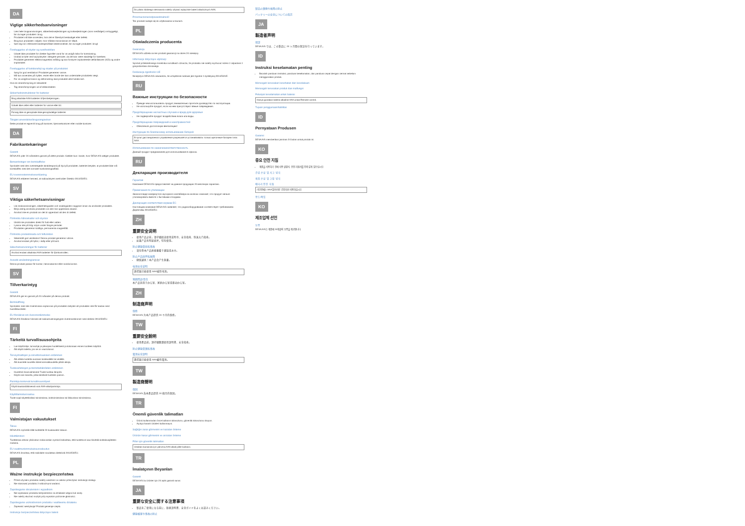DA
Vigtige sikkerhedsanvisninger
Læs hele brugsanvisningen, sikkerhedsvejledningen og kvikvejledningen (som medfølger) omhyggeligt, før du tager produktet i brug.
Produktet må ikke anvendes, hvis det er åbenlyst beskadiget eller defekt.
Brug kun produktet i miljøer, hvor trådløs transmission er tilladt.
Sørt dig ind i relevante landespecifikke bestemmelser, før du tager produktet i brug!
Forebyggelse af skyder og sundhedsfare
Udsæt ikke produktet for direkte fugt eller vand for at undgå risiko for kortslutning.
Undlad at lytte ved høj lydstyrke i længere perioder, da det kan være skadeligt for hørelsen.
Produktet genererer elektromagnetisk stråling og kan forstyrre implanterede defibrillatorer (ICD) og andre implantater.
Forebyggelse af funktionsfejl og skader på produktet
Sørg for god ventilation! Produktet genererer varme.
Må kun anvendes på hylder, reoler eller borde der kan understøtte produktets vægt.
For at undgå korrosion og deformering skal produktet altid holdes tørt.
Hvis en strømforsyning er inkluderet
Tag strømforsyningen ud af stikkontakten
Sikkerhedsinstruktioner for batterier
Brug alkaliske AAA-batterier til fjernbetjeningen.
Udsæt ikke celler eller batterier for varme eller ild.
Forsøg ikke at genoplade ikke-genopladelige batterier.
Tilsigtet anvendelse/brugsomgivelser
Dette produkt er egnet til brug på kontorer, hjemmekontorer eller mobile kontorer.
DA
Fabrikantekæringer
Garanti
DESA A/S yder 24 måneders garanti på dette produkt. Gælder kun i lande, hvor DESA A/S sælger produktet.
Bemærkninger om bortskaffelse
Symbolet med den overstregede skraldespand på hjul på produktet, batteriet betyder, at produktet ikke må bortskaffes med det normale husholdningsaffald.
EU-overensstemmelseserklæring
DESA A/S erklærer hermed, at radioudstyret overholder Direktiv 2014/53/EU.
SV
Viktiga säkerhetsanvisningar
Läs bruksanvisningen, säkerhetsguiden och snabbguiden noggrant innan du använder produkten.
Börja aldrig använda produkten om den har uppenbara skador.
Använd inte en produkt om det är uppenbart att den är defekt.
Förhindra hälsoskador och olyckor
Utsätt inte produkten direkt för fukt eller vatten.
Lyssna inte på hög volym under längre perioder.
Produkten genererar kraftiga, permanenta magnetfält.
Förhindra produktskada och felfunktion
Säkerställ god ventilation! Denna produkt genererar värme.
Använd endast på hyllor, i skåp eller på bord.
Säkerhetsanvisningar för batterier
Använd endast alkaliska AAA-batterier för fjärrkontrollen.
Avsedd användning/ansvar
Denna produkt passar för kontor, hemmakontor eller mobila kontor.
SV
Tillverkarintyg
Garanti
DESA A/S ger en garanti på 24 månader på denna produkt.
Bortskaffning
Symbolen med den överstrukna soptunnan på produkten betyder att produkten inte får kastas med hushållsavfallet.
EU-försäkran om överensstämmelse
DESA A/S försäkrar härmed att radioutrustningstypen överensstämmer med direktiv 2014/53/EU.
FI
Tärkeitä turvallisuusohjeita
Lue käyttöohje, turvaohje ja pikaopas huolellisesti ja kokonaan ennen tuotteen käyttöä.
Älä käytä laitetta, jos se on vaurioitunut.
Terveyshaittojen ja onnettomuuksien estäminen
Älä altista tuotetta suoraan kosteudelle tai vedelle.
Älä kuuntele suurella äänenvoimakkuudella pitkiä aikoja.
Tuotevahinkojen ja toimintahäiriöiden estäminen
Huolehdi ilmanvaihdosta! Tuote tuottaa lämpöä.
Käytä vain tasoilla, jotka kestävät tuotteen painon.
Paristoja koskevat turvallisuusohjeet
Käytä kaukosäätimessä vain AAA-alkaliparistoja.
Käyttötarkoitus/vastuu
Tuote sopii käytettäväksi toimistoissa, kotitoimistoissa tai liikkuvissa toimistoissa.
FI
Valmistajan vakuutukset
Takuu
DESA A/S myöntää tälle tuotteelle 24 kuukauden takuun.
Hävittäminen
Tuotteessa olevan yliviivatun roska-astian symboli tarkoittaa, että tuotetta ei saa hävittää kotitalousjätteen mukana.
EU-vaatimustenmukaisuusvakuutus
DESA A/S ilmoittaa, että radiolaite noudattaa direktiiviä 2014/53/EU.
PL
Ważne instrukcje bezpieczeństwa
Przed użyciem produktu należy uważnie i w całości przeczytać instrukcję obsługi.
Nie stosować produktu z widocznymi wadami.
Zapobieganie obrażeniom i wypadkom
Nie wystawiać produktu bezpośrednio na działanie wilgoci lub wody.
Nie należy słuchać muzyki przy wysokim poziomie głośności.
Zapobieganie uszkodzeniom produktu i wadliwemu działaniu
Zapewnić wentylację! Produkt generuje ciepło.
Instrukcje bezpieczeństwa dotyczące baterii
Do pilota zdalnego sterowania należy używać wyłącznie baterii alkalicznych AAA.
Przeznaczenie/odpowiedzialność
Ten produkt nadaje się do użytkowania w biurach.
PL
Oświadczenia producenta
Gwarancja
DESA A/S udziela na ten produkt gwarancji na okres 24 miesięcy.
Informacje dotyczące utylizacji
Symbol przekreślonego śmietnika na kółkach oznacza, że produktu nie należy wyrzucać razem z odpadami z gospodarstwa domowego.
Deklaracja zgodności UE
Niniejszym DESA A/S oświadcza, że urządzenie radiowe jest zgodne z dyrektywą 2014/53/UE.
RU
Важные инструкции по безопасности
Прежде чем использовать продукт, внимательно прочтите руководство по эксплуатации.
Не используйте продукт, если на нем присутствуют явные повреждения.
Предотвращение несчастных случаев и вреда для здоровья
Не подвергайте продукт воздействию влаги или воды.
Предотвращение повреждений и неисправностей
Обеспечьте достаточную вентиляцию!
Инструкции по безопасному использованию батарей
В пульт дистанционного управления разрешается устанавливать только щелочные батареи типа AAA.
Использование по назначению/ответственность
Данный продукт предназначен для использования в офисах.
RU
Декларация производителя
Гарантия
Компания DESA A/S предоставляет на данное продукцию 24-месячную гарантию.
Примечания по утилизации
Значок в виде зачеркнутого мусорного контейнера на колесах означает, что продукт нельзя утилизировать вместе с бытовыми отходами.
Декларация соответствия нормам ЕС
Настоящим компания DESA A/S заявляет, что радиооборудование соответствует требованиям Директивы 2014/53/EU.
ZH
重要安全说明
使用产品之前，请仔细阅读使用说明书、安全指南、快速入门指南。
如果产品有明显损坏，切勿使用。
防止健康受损和事故
请勿将本产品直接暴露于潮湿或水中。
防止产品损坏和故障
确保通风！本产品会产生热量。
电池安全说明
遥控器只能使用 AAA 碱性电池。
预期用途/责任
本产品适用于办公室、家庭办公室或移动办公室。
ZH
制造商声明
保修
DESA A/S 为本产品提供 24 个月的保修。
TW
重要安全說明
使用產品前，請仔細閱讀使用說明書、安全指南。
防止健康受損和事故
電池安全說明
遙控器只能使用 AAA 鹼性電池。
TW
製造商聲明
保固
DESA A/S 為本產品提供 24 個月的保固。
TR
Önemli güvenlik talimatları
Ürünü kullanmadan önce kullanım kılavuzunu, güvenlik kılavuzunu okuyun.
Açıkça hasarlı ürünleri kullanmayın.
Sağlığın zarar görmesini ve kazaları önleme
Ürünün hasar görmesini ve arızaları önleme
Piller için güvenlik talimatları
Uzaktan kumanda için yalnızca AAA alkali piller kullanın.
TR
İmalatçının Beyanları
Garanti
DESA A/S bu ürünler için 24 aylık garanti sunar.
JA
重要な安全に関する注意事項
製品をご使用になる前に、取扱説明書、安全ガイドをよくお読みください。
健康被害や事故の防止
製品の損傷や故障の防止
バッテリーの安全についての指示
JA
製造者声明
保証
DESA A/S では、この製品に 24 ヶ月間の保証を行っています。
ID
Instruksi keselamatan penting
Bacalah panduan instruksi, panduan keselamatan, dan panduan cepat dengan cermat sebelum menggunakan produk.
Mencegah kerusakan kesehatan dan kecelakaan
Mencegah kerusakan produk dan malfungsi
Petunjuk keselamatan untuk baterai
Hanya gunakan baterai alkaline AAA untuk Remote control.
Tujuan penggunaan/liabilitas
ID
Pernyataan Produsen
Garansi
DESA A/S memberikan jaminan 24 bulan untuk produk ini.
KO
중요 안전 지침
제품을 사용하기 전에 사용 설명서, 안전 지침서를 주의 깊게 읽으십시오.
건강 손상 및 사고 방지
제품 손상 및 고장 방지
배터리 안전 지침
리모컨에는 AAA 알카라인 건전지만 사용하십시오.
용도/책임
KO
제조업체 선언
보증
DESA A/S는 제품에 24개월의 보증을 제공합니다.